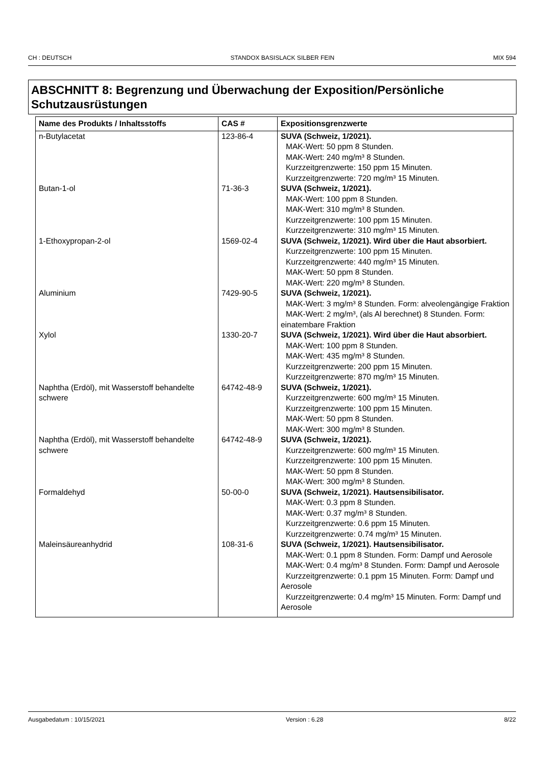CH : DEUTSCH STANDOX BASISLACK SILBER FEIN MIX 594
ABSCHNITT 8: Begrenzung und Überwachung der Exposition/Persönliche Schutzausrüstungen
| Name des Produkts / Inhaltsstoffs | CAS # | Expositionsgrenzwerte |
| --- | --- | --- |
| n-Butylacetat | 123-86-4 | SUVA (Schweiz, 1/2021). MAK-Wert: 50 ppm 8 Stunden. MAK-Wert: 240 mg/m³ 8 Stunden. Kurzzeitgrenzwerte: 150 ppm 15 Minuten. Kurzzeitgrenzwerte: 720 mg/m³ 15 Minuten. |
| Butan-1-ol | 71-36-3 | SUVA (Schweiz, 1/2021). MAK-Wert: 100 ppm 8 Stunden. MAK-Wert: 310 mg/m³ 8 Stunden. Kurzzeitgrenzwerte: 100 ppm 15 Minuten. Kurzzeitgrenzwerte: 310 mg/m³ 15 Minuten. |
| 1-Ethoxypropan-2-ol | 1569-02-4 | SUVA (Schweiz, 1/2021). Wird über die Haut absorbiert. Kurzzeitgrenzwerte: 100 ppm 15 Minuten. Kurzzeitgrenzwerte: 440 mg/m³ 15 Minuten. MAK-Wert: 50 ppm 8 Stunden. MAK-Wert: 220 mg/m³ 8 Stunden. |
| Aluminium | 7429-90-5 | SUVA (Schweiz, 1/2021). MAK-Wert: 3 mg/m³ 8 Stunden. Form: alveolengängige Fraktion MAK-Wert: 2 mg/m³, (als Al berechnet) 8 Stunden. Form: einatembare Fraktion |
| Xylol | 1330-20-7 | SUVA (Schweiz, 1/2021). Wird über die Haut absorbiert. MAK-Wert: 100 ppm 8 Stunden. MAK-Wert: 435 mg/m³ 8 Stunden. Kurzzeitgrenzwerte: 200 ppm 15 Minuten. Kurzzeitgrenzwerte: 870 mg/m³ 15 Minuten. |
| Naphtha (Erdöl), mit Wasserstoff behandelte schwere | 64742-48-9 | SUVA (Schweiz, 1/2021). Kurzzeitgrenzwerte: 600 mg/m³ 15 Minuten. Kurzzeitgrenzwerte: 100 ppm 15 Minuten. MAK-Wert: 50 ppm 8 Stunden. MAK-Wert: 300 mg/m³ 8 Stunden. |
| Naphtha (Erdöl), mit Wasserstoff behandelte schwere | 64742-48-9 | SUVA (Schweiz, 1/2021). Kurzzeitgrenzwerte: 600 mg/m³ 15 Minuten. Kurzzeitgrenzwerte: 100 ppm 15 Minuten. MAK-Wert: 50 ppm 8 Stunden. MAK-Wert: 300 mg/m³ 8 Stunden. |
| Formaldehyd | 50-00-0 | SUVA (Schweiz, 1/2021). Hautsensibilisator. MAK-Wert: 0.3 ppm 8 Stunden. MAK-Wert: 0.37 mg/m³ 8 Stunden. Kurzzeitgrenzwerte: 0.6 ppm 15 Minuten. Kurzzeitgrenzwerte: 0.74 mg/m³ 15 Minuten. |
| Maleinsäureanhydrid | 108-31-6 | SUVA (Schweiz, 1/2021). Hautsensibilisator. MAK-Wert: 0.1 ppm 8 Stunden. Form: Dampf und Aerosole MAK-Wert: 0.4 mg/m³ 8 Stunden. Form: Dampf und Aerosole Kurzzeitgrenzwerte: 0.1 ppm 15 Minuten. Form: Dampf und Aerosole Kurzzeitgrenzwerte: 0.4 mg/m³ 15 Minuten. Form: Dampf und Aerosole |
Ausgabedatum : 10/15/2021 Version : 6.28 8/22